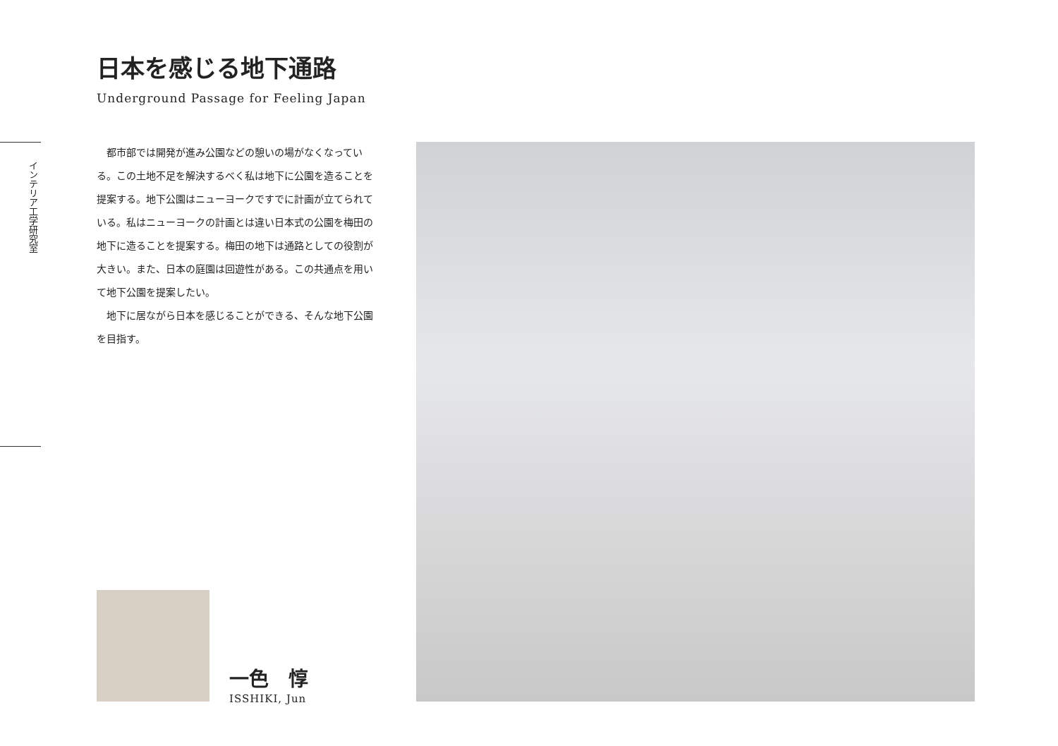インテリア工学研究室
日本を感じる地下通路
Underground Passage for Feeling Japan
都市部では開発が進み公園などの憩いの場がなくなっている。この土地不足を解決するべく私は地下に公園を造ることを提案する。地下公園はニューヨークですでに計画が立てられている。私はニューヨークの計画とは違い日本式の公園を梅田の地下に造ることを提案する。梅田の地下は通路としての役割が大きい。また、日本の庭園は回遊性がある。この共通点を用いて地下公園を提案したい。
地下に居ながら日本を感じることができる、そんな地下公園を目指す。
一色　惇
ISSHIKI, Jun